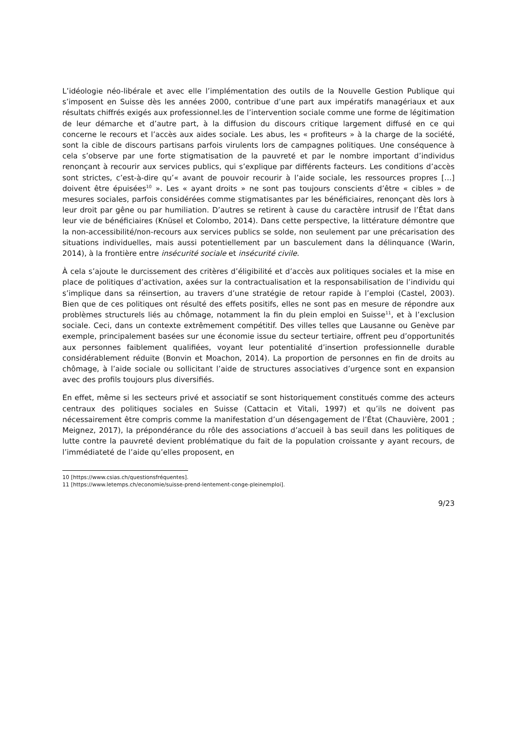L’idéologie néo-libérale et avec elle l’implémentation des outils de la Nouvelle Gestion Publique qui s’imposent en Suisse dès les années 2000, contribue d’une part aux impératifs managériaux et aux résultats chiffrés exigés aux professionnel.les de l’intervention sociale comme une forme de légitimation de leur démarche et d’autre part, à la diffusion du discours critique largement diffusé en ce qui concerne le recours et l’accès aux aides sociale. Les abus, les « profiteurs » à la charge de la société, sont la cible de discours partisans parfois virulents lors de campagnes politiques. Une conséquence à cela s’observe par une forte stigmatisation de la pauvreté et par le nombre important d’individus renonçant à recourir aux services publics, qui s’explique par différents facteurs. Les conditions d’accès sont strictes, c’est-à-dire qu’« avant de pouvoir recourir à l’aide sociale, les ressources propres […] doivent être épuisées<sup>10</sup> ». Les « ayant droits » ne sont pas toujours conscients d’être « cibles » de mesures sociales, parfois considérées comme stigmatisantes par les bénéficiaires, renonçant dès lors à leur droit par gêne ou par humiliation. D’autres se retirent à cause du caractère intrusif de l’État dans leur vie de bénéficiaires (Knüsel et Colombo, 2014). Dans cette perspective, la littérature démontre que la non-accessibilité/non-recours aux services publics se solde, non seulement par une précarisation des situations individuelles, mais aussi potentiellement par un basculement dans la délinquance (Warin, 2014), à la frontière entre insécurité sociale et insécurité civile.
À cela s’ajoute le durcissement des critères d’éligibilité et d’accès aux politiques sociales et la mise en place de politiques d’activation, axées sur la contractualisation et la responsabilisation de l’individu qui s’implique dans sa réinsertion, au travers d’une stratégie de retour rapide à l’emploi (Castel, 2003). Bien que de ces politiques ont résulté des effets positifs, elles ne sont pas en mesure de répondre aux problèmes structurels liés au chômage, notamment la fin du plein emploi en Suisse<sup>11</sup>, et à l’exclusion sociale. Ceci, dans un contexte extrêmement compétitif. Des villes telles que Lausanne ou Genève par exemple, principalement basées sur une économie issue du secteur tertiaire, offrent peu d’opportunités aux personnes faiblement qualifiées, voyant leur potentialité d’insertion professionnelle durable considérablement réduite (Bonvin et Moachon, 2014). La proportion de personnes en fin de droits au chômage, à l’aide sociale ou sollicitant l’aide de structures associatives d’urgence sont en expansion avec des profils toujours plus diversifiés.
En effet, même si les secteurs privé et associatif se sont historiquement constitués comme des acteurs centraux des politiques sociales en Suisse (Cattacin et Vitali, 1997) et qu’ils ne doivent pas nécessairement être compris comme la manifestation d’un désengagement de l’État (Chauvière, 2001 ; Meignez, 2017), la prépondérance du rôle des associations d’accueil à bas seuil dans les politiques de lutte contre la pauvreté devient problématique du fait de la population croissante y ayant recours, de l’immédiateté de l’aide qu’elles proposent, en
10 [https://www.csias.ch/questionsfréquentes].
11 [https://www.letemps.ch/economie/suisse-prend-lentement-conge-pleinemploi].
9/23